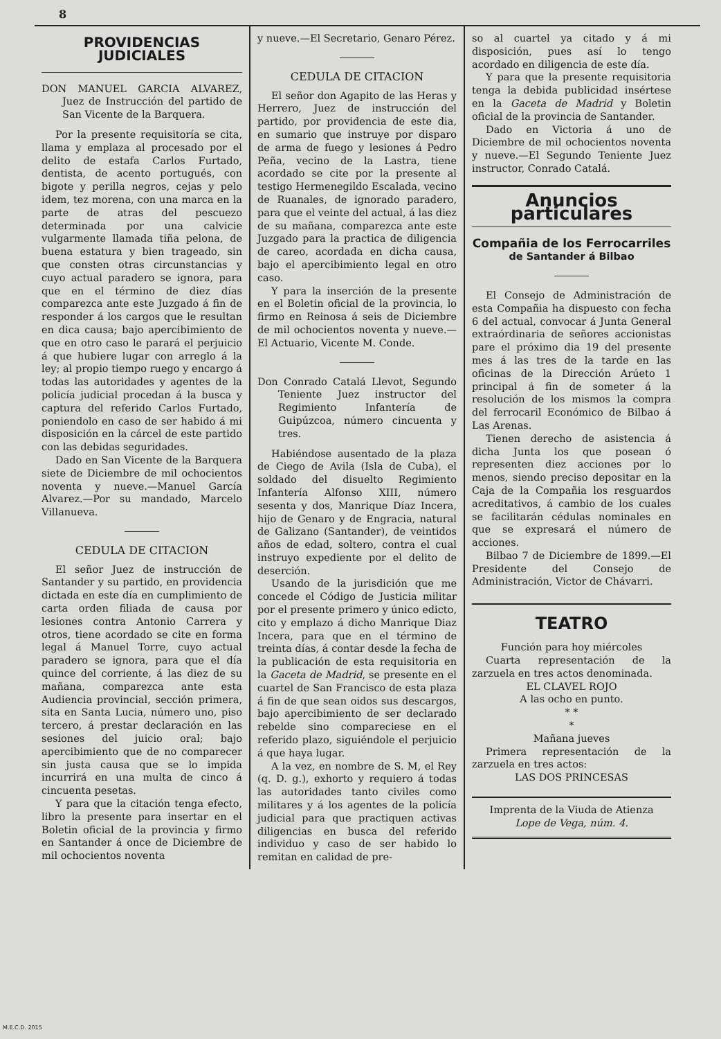8
PROVIDENCIAS JUDICIALES
DON MANUEL GARCIA ALVAREZ, Juez de Instrucción del partido de San Vicente de la Barquera.
Por la presente requisitoría se cita, llama y emplaza al procesado por el delito de estafa Carlos Furtado, dentista, de acento portugués, con bigote y perilla negros, cejas y pelo idem, tez morena, con una marca en la parte de atras del pescuezo determinada por una calvicie vulgarmente llamada tiña pelona, de buena estatura y bien trageado, sin que consten otras circunstancias y cuyo actual paradero se ignora, para que en el término de diez días comparezca ante este Juzgado á fin de responder á los cargos que le resultan en dica causa; bajo apercibimiento de que en otro caso le parará el perjuicio á que hubiere lugar con arreglo á la ley; al propio tiempo ruego y encargo á todas las autoridades y agentes de la policía judicial procedan á la busca y captura del referido Carlos Furtado, poniendolo en caso de ser habido á mi disposición en la cárcel de este partido con las debidas seguridades.
Dado en San Vicente de la Barquera siete de Diciembre de mil ochocientos noventa y nueve.—Manuel García Alvarez.—Por su mandado, Marcelo Villanueva.
CEDULA DE CITACION
El señor Juez de instrucción de Santander y su partido, en providencia dictada en este día en cumplimiento de carta orden filiada de causa por lesiones contra Antonio Carrera y otros, tiene acordado se cite en forma legal á Manuel Torre, cuyo actual paradero se ignora, para que el día quince del corriente, á las diez de su mañana, comparezca ante esta Audiencia provincial, sección primera, sita en Santa Lucia, número uno, piso tercero, á prestar declaración en las sesiones del juicio oral; bajo apercibimiento que de no comparecer sin justa causa que se lo impida incurrirá en una multa de cinco á cincuenta pesetas.
Y para que la citación tenga efecto, libro la presente para insertar en el Boletin oficial de la provincia y firmo en Santander á once de Diciembre de mil ochocientos noventa
y nueve.—El Secretario, Genaro Pérez.
CEDULA DE CITACION
El señor don Agapito de las Heras y Herrero, Juez de instrucción del partido, por providencia de este dia, en sumario que instruye por disparo de arma de fuego y lesiones á Pedro Peña, vecino de la Lastra, tiene acordado se cite por la presente al testigo Hermenegildo Escalada, vecino de Ruanales, de ignorado paradero, para que el veinte del actual, á las diez de su mañana, comparezca ante este Juzgado para la practica de diligencia de careo, acordada en dicha causa, bajo el apercibimiento legal en otro caso.
Y para la inserción de la presente en el Boletin oficial de la provincia, lo firmo en Reinosa á seis de Diciembre de mil ochocientos noventa y nueve.—El Actuario, Vicente M. Conde.
Don Conrado Catalá Llevot, Segundo Teniente Juez instructor del Regimiento Infantería de Guipúzcoa, número cincuenta y tres.
Habiéndose ausentado de la plaza de Ciego de Avila (Isla de Cuba), el soldado del disuelto Regimiento Infantería Alfonso XIII, número sesenta y dos, Manrique Díaz Incera, hijo de Genaro y de Engracia, natural de Galizano (Santander), de veintidos años de edad, soltero, contra el cual instruyo expediente por el delito de deserción.
Usando de la jurisdición que me concede el Código de Justicia militar por el presente primero y único edicto, cito y emplazo á dicho Manrique Diaz Incera, para que en el término de treinta días, á contar desde la fecha de la publicación de esta requisitoria en la Gaceta de Madrid, se presente en el cuartel de San Francisco de esta plaza á fin de que sean oidos sus descargos, bajo apercibimiento de ser declarado rebelde sino compareciese en el referido plazo, siguiéndole el perjuicio á que haya lugar.
A la vez, en nombre de S. M, el Rey (q. D. g.), exhorto y requiero á todas las autoridades tanto civiles como militares y á los agentes de la policía judicial para que practiquen activas diligencias en busca del referido individuo y caso de ser habido lo remitan en calidad de pre-
so al cuartel ya citado y á mi disposición, pues así lo tengo acordado en diligencia de este día.
Y para que la presente requisitoria tenga la debida publicidad insértese en la Gaceta de Madrid y Boletin oficial de la provincia de Santander.
Dado en Victoria á uno de Diciembre de mil ochocientos noventa y nueve.—El Segundo Teniente Juez instructor, Conrado Catalá.
Anuncios particulares
Compañia de los Ferrocarriles
de Santander á Bilbao
El Consejo de Administración de esta Compañia ha dispuesto con fecha 6 del actual, convocar á Junta General extraórdinaria de señores accionistas pare el próximo dia 19 del presente mes á las tres de la tarde en las oficinas de la Dirección Arúeto 1 principal á fin de someter á la resolución de los mismos la compra del ferrocaril Económico de Bilbao á Las Arenas.
Tienen derecho de asistencia á dicha Junta los que posean ó representen diez acciones por lo menos, siendo preciso depositar en la Caja de la Compañia los resguardos acreditativos, á cambio de los cuales se facilitarán cédulas nominales en que se expresará el número de acciones.
Bilbao 7 de Diciembre de 1899.—El Presidente del Consejo de Administración, Victor de Chávarri.
TEATRO
Función para hoy miércoles
Cuarta representación de la zarzuela en tres actos denominada.
EL CLAVEL ROJO
A las ocho en punto.
* *
*
Mañana jueves
Primera representación de la zarzuela en tres actos:
LAS DOS PRINCESAS
Imprenta de la Viuda de Atienza
Lope de Vega, núm. 4.
M.E.C.D. 2015